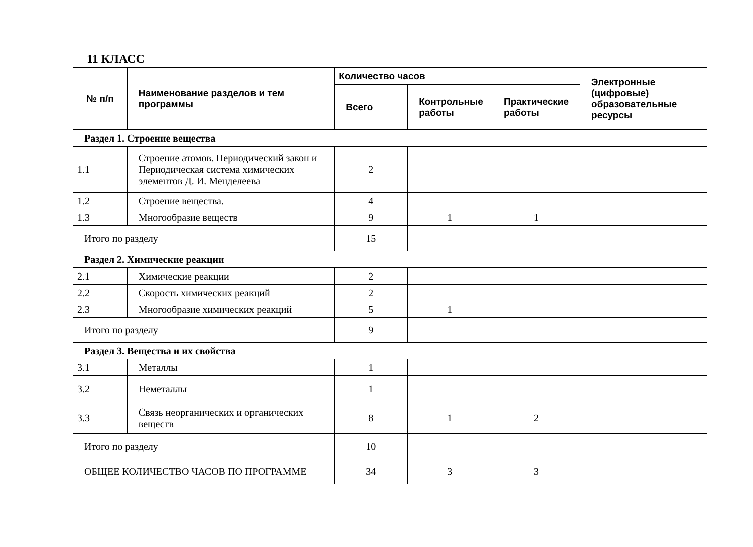11 КЛАСС
| № п/п | Наименование разделов и тем программы | Количество часов | | | Электронные (цифровые) образовательные ресурсы |
| --- | --- | --- | --- | --- | --- |
| | | Всего | Контрольные работы | Практические работы | |
| Раздел 1. Строение вещества | | | | | |
| 1.1 | Строение атомов. Периодический закон и Периодическая система химических элементов Д. И. Менделеева | 2 | | | |
| 1.2 | Строение вещества. | 4 | | | |
| 1.3 | Многообразие веществ | 9 | 1 | 1 | |
| Итого по разделу | | 15 | | | |
| Раздел 2. Химические реакции | | | | | |
| 2.1 | Химические реакции | 2 | | | |
| 2.2 | Скорость химических реакций | 2 | | | |
| 2.3 | Многообразие химических реакций | 5 | 1 | | |
| Итого по разделу | | 9 | | | |
| Раздел 3. Вещества и их свойства | | | | | |
| 3.1 | Металлы | 1 | | | |
| 3.2 | Неметаллы | 1 | | | |
| 3.3 | Связь неорганических и органических веществ | 8 | 1 | 2 | |
| Итого по разделу | | 10 | | | |
| ОБЩЕЕ КОЛИЧЕСТВО ЧАСОВ ПО ПРОГРАММЕ | | 34 | 3 | 3 | |